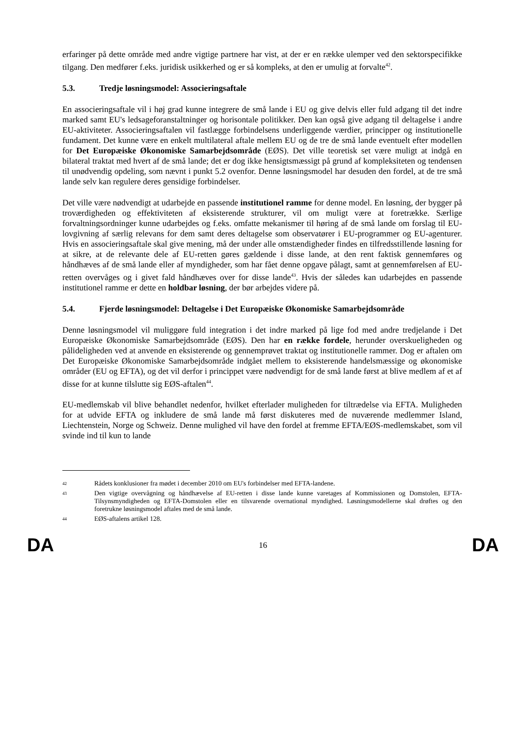erfaringer på dette område med andre vigtige partnere har vist, at der er en række ulemper ved den sektorspecifikke tilgang. Den medfører f.eks. juridisk usikkerhed og er så kompleks, at den er umulig at forvalte<sup>42</sup>.
5.3. Tredje løsningsmodel: Associeringsaftale
En associeringsaftale vil i høj grad kunne integrere de små lande i EU og give delvis eller fuld adgang til det indre marked samt EU's ledsageforanstaltninger og horisontale politikker. Den kan også give adgang til deltagelse i andre EU-aktiviteter. Associeringsaftalen vil fastlægge forbindelsens underliggende værdier, principper og institutionelle fundament. Det kunne være en enkelt multilateral aftale mellem EU og de tre de små lande eventuelt efter modellen for Det Europæiske Økonomiske Samarbejdsområde (EØS). Det ville teoretisk set være muligt at indgå en bilateral traktat med hvert af de små lande; det er dog ikke hensigtsmæssigt på grund af kompleksiteten og tendensen til unødvendig opdeling, som nævnt i punkt 5.2 ovenfor. Denne løsningsmodel har desuden den fordel, at de tre små lande selv kan regulere deres gensidige forbindelser.
Det ville være nødvendigt at udarbejde en passende institutionel ramme for denne model. En løsning, der bygger på troværdigheden og effektiviteten af eksisterende strukturer, vil om muligt være at foretrække. Særlige forvaltningsordninger kunne udarbejdes og f.eks. omfatte mekanismer til høring af de små lande om forslag til EU-lovgivning af særlig relevans for dem samt deres deltagelse som observatører i EU-programmer og EU-agenturer. Hvis en associeringsaftale skal give mening, må der under alle omstændigheder findes en tilfredsstillende løsning for at sikre, at de relevante dele af EU-retten gøres gældende i disse lande, at den rent faktisk gennemføres og håndhæves af de små lande eller af myndigheder, som har fået denne opgave pålagt, samt at gennemførelsen af EU-retten overvåges og i givet fald håndhæves over for disse lande<sup>43</sup>. Hvis der således kan udarbejdes en passende institutionel ramme er dette en holdbar løsning, der bør arbejdes videre på.
5.4. Fjerde løsningsmodel: Deltagelse i Det Europæiske Økonomiske Samarbejdsområde
Denne løsningsmodel vil muliggøre fuld integration i det indre marked på lige fod med andre tredjelande i Det Europæiske Økonomiske Samarbejdsområde (EØS). Den har en række fordele, herunder overskueligheden og pålideligheden ved at anvende en eksisterende og gennemprøvet traktat og institutionelle rammer. Dog er aftalen om Det Europæiske Økonomiske Samarbejdsområde indgået mellem to eksisterende handelsmæssige og økonomiske områder (EU og EFTA), og det vil derfor i princippet være nødvendigt for de små lande først at blive medlem af et af disse for at kunne tilslutte sig EØS-aftalen<sup>44</sup>.
EU-medlemskab vil blive behandlet nedenfor, hvilket efterlader muligheden for tiltrædelse via EFTA. Muligheden for at udvide EFTA og inkludere de små lande må først diskuteres med de nuværende medlemmer Island, Liechtenstein, Norge og Schweiz. Denne mulighed vil have den fordel at fremme EFTA/EØS-medlemskabet, som vil svinde ind til kun to lande
42 Rådets konklusioner fra mødet i december 2010 om EU's forbindelser med EFTA-landene.
43 Den vigtige overvågning og håndhævelse af EU-retten i disse lande kunne varetages af Kommissionen og Domstolen, EFTA-Tilsynsmyndigheden og EFTA-Domstolen eller en tilsvarende overnational myndighed. Løsningsmodellerne skal drøftes og den foretrukne løsningsmodel aftales med de små lande.
44 EØS-aftalens artikel 128.
DA 16 DA